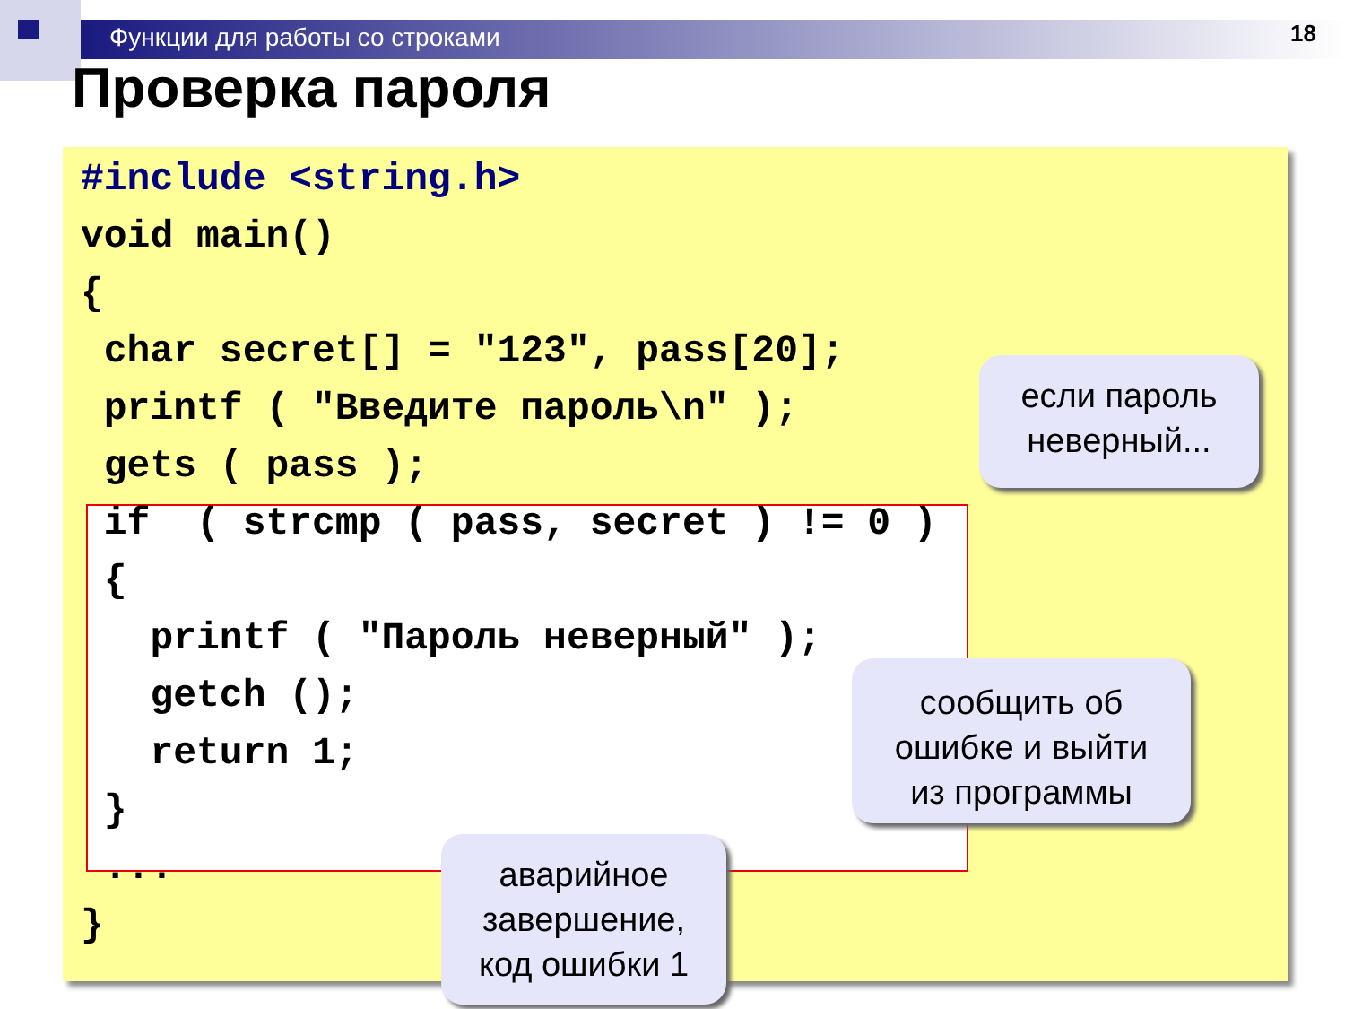Функции для работы со строками 18
Проверка пароля
#include <string.h>
void main()
{
 char secret[] = "123", pass[20];
 printf ( "Введите пароль\n" );
 gets ( pass );
 if  ( strcmp ( pass, secret ) != 0 )
 {
   printf ( "Пароль неверный" );
   getch ();
   return 1;
 }
 ...
}
если пароль
неверный...
сообщить об
ошибке и выйти
из программы
аварийное
завершение,
код ошибки 1